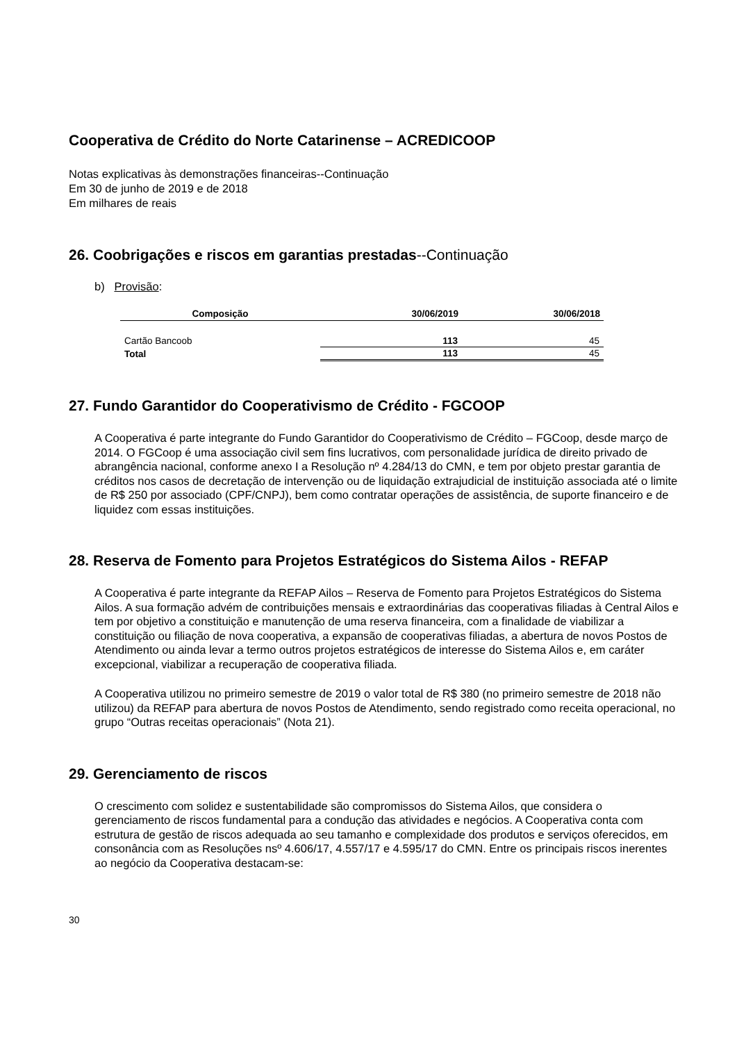Cooperativa de Crédito do Norte Catarinense – ACREDICOOP
Notas explicativas às demonstrações financeiras--Continuação
Em 30 de junho de 2019 e de 2018
Em milhares de reais
26. Coobrigações e riscos em garantias prestadas--Continuação
b) Provisão:
| Composição | 30/06/2019 | 30/06/2018 |
| --- | --- | --- |
| Cartão Bancoob | 113 | 45 |
| Total | 113 | 45 |
27. Fundo Garantidor do Cooperativismo de Crédito - FGCOOP
A Cooperativa é parte integrante do Fundo Garantidor do Cooperativismo de Crédito – FGCoop, desde março de 2014. O FGCoop é uma associação civil sem fins lucrativos, com personalidade jurídica de direito privado de abrangência nacional, conforme anexo I a Resolução nº 4.284/13 do CMN, e tem por objeto prestar garantia de créditos nos casos de decretação de intervenção ou de liquidação extrajudicial de instituição associada até o limite de R$ 250 por associado (CPF/CNPJ), bem como contratar operações de assistência, de suporte financeiro e de liquidez com essas instituições.
28. Reserva de Fomento para Projetos Estratégicos do Sistema Ailos - REFAP
A Cooperativa é parte integrante da REFAP Ailos – Reserva de Fomento para Projetos Estratégicos do Sistema Ailos. A sua formação advém de contribuições mensais e extraordinárias das cooperativas filiadas à Central Ailos e tem por objetivo a constituição e manutenção de uma reserva financeira, com a finalidade de viabilizar a constituição ou filiação de nova cooperativa, a expansão de cooperativas filiadas, a abertura de novos Postos de Atendimento ou ainda levar a termo outros projetos estratégicos de interesse do Sistema Ailos e, em caráter excepcional, viabilizar a recuperação de cooperativa filiada.
A Cooperativa utilizou no primeiro semestre de 2019 o valor total de R$ 380 (no primeiro semestre de 2018 não utilizou) da REFAP para abertura de novos Postos de Atendimento, sendo registrado como receita operacional, no grupo “Outras receitas operacionais” (Nota 21).
29. Gerenciamento de riscos
O crescimento com solidez e sustentabilidade são compromissos do Sistema Ailos, que considera o gerenciamento de riscos fundamental para a condução das atividades e negócios. A Cooperativa conta com estrutura de gestão de riscos adequada ao seu tamanho e complexidade dos produtos e serviços oferecidos, em consonância com as Resoluções nsº 4.606/17, 4.557/17 e 4.595/17 do CMN. Entre os principais riscos inerentes ao negócio da Cooperativa destacam-se:
30